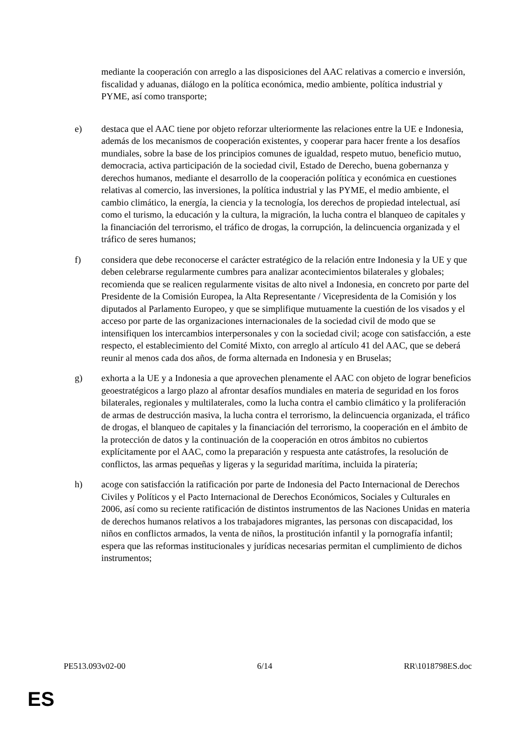mediante la cooperación con arreglo a las disposiciones del AAC relativas a comercio e inversión, fiscalidad y aduanas, diálogo en la política económica, medio ambiente, política industrial y PYME, así como transporte;
e) destaca que el AAC tiene por objeto reforzar ulteriormente las relaciones entre la UE e Indonesia, además de los mecanismos de cooperación existentes, y cooperar para hacer frente a los desafíos mundiales, sobre la base de los principios comunes de igualdad, respeto mutuo, beneficio mutuo, democracia, activa participación de la sociedad civil, Estado de Derecho, buena gobernanza y derechos humanos, mediante el desarrollo de la cooperación política y económica en cuestiones relativas al comercio, las inversiones, la política industrial y las PYME, el medio ambiente, el cambio climático, la energía, la ciencia y la tecnología, los derechos de propiedad intelectual, así como el turismo, la educación y la cultura, la migración, la lucha contra el blanqueo de capitales y la financiación del terrorismo, el tráfico de drogas, la corrupción, la delincuencia organizada y el tráfico de seres humanos;
f) considera que debe reconocerse el carácter estratégico de la relación entre Indonesia y la UE y que deben celebrarse regularmente cumbres para analizar acontecimientos bilaterales y globales; recomienda que se realicen regularmente visitas de alto nivel a Indonesia, en concreto por parte del Presidente de la Comisión Europea, la Alta Representante / Vicepresidenta de la Comisión y los diputados al Parlamento Europeo, y que se simplifique mutuamente la cuestión de los visados y el acceso por parte de las organizaciones internacionales de la sociedad civil de modo que se intensifiquen los intercambios interpersonales y con la sociedad civil; acoge con satisfacción, a este respecto, el establecimiento del Comité Mixto, con arreglo al artículo 41 del AAC, que se deberá reunir al menos cada dos años, de forma alternada en Indonesia y en Bruselas;
g) exhorta a la UE y a Indonesia a que aprovechen plenamente el AAC con objeto de lograr beneficios geoestratégicos a largo plazo al afrontar desafíos mundiales en materia de seguridad en los foros bilaterales, regionales y multilaterales, como la lucha contra el cambio climático y la proliferación de armas de destrucción masiva, la lucha contra el terrorismo, la delincuencia organizada, el tráfico de drogas, el blanqueo de capitales y la financiación del terrorismo, la cooperación en el ámbito de la protección de datos y la continuación de la cooperación en otros ámbitos no cubiertos explícitamente por el AAC, como la preparación y respuesta ante catástrofes, la resolución de conflictos, las armas pequeñas y ligeras y la seguridad marítima, incluida la piratería;
h) acoge con satisfacción la ratificación por parte de Indonesia del Pacto Internacional de Derechos Civiles y Políticos y el Pacto Internacional de Derechos Económicos, Sociales y Culturales en 2006, así como su reciente ratificación de distintos instrumentos de las Naciones Unidas en materia de derechos humanos relativos a los trabajadores migrantes, las personas con discapacidad, los niños en conflictos armados, la venta de niños, la prostitución infantil y la pornografía infantil; espera que las reformas institucionales y jurídicas necesarias permitan el cumplimiento de dichos instrumentos;
PE513.093v02-00 6/14 RR\1018798ES.doc
ES